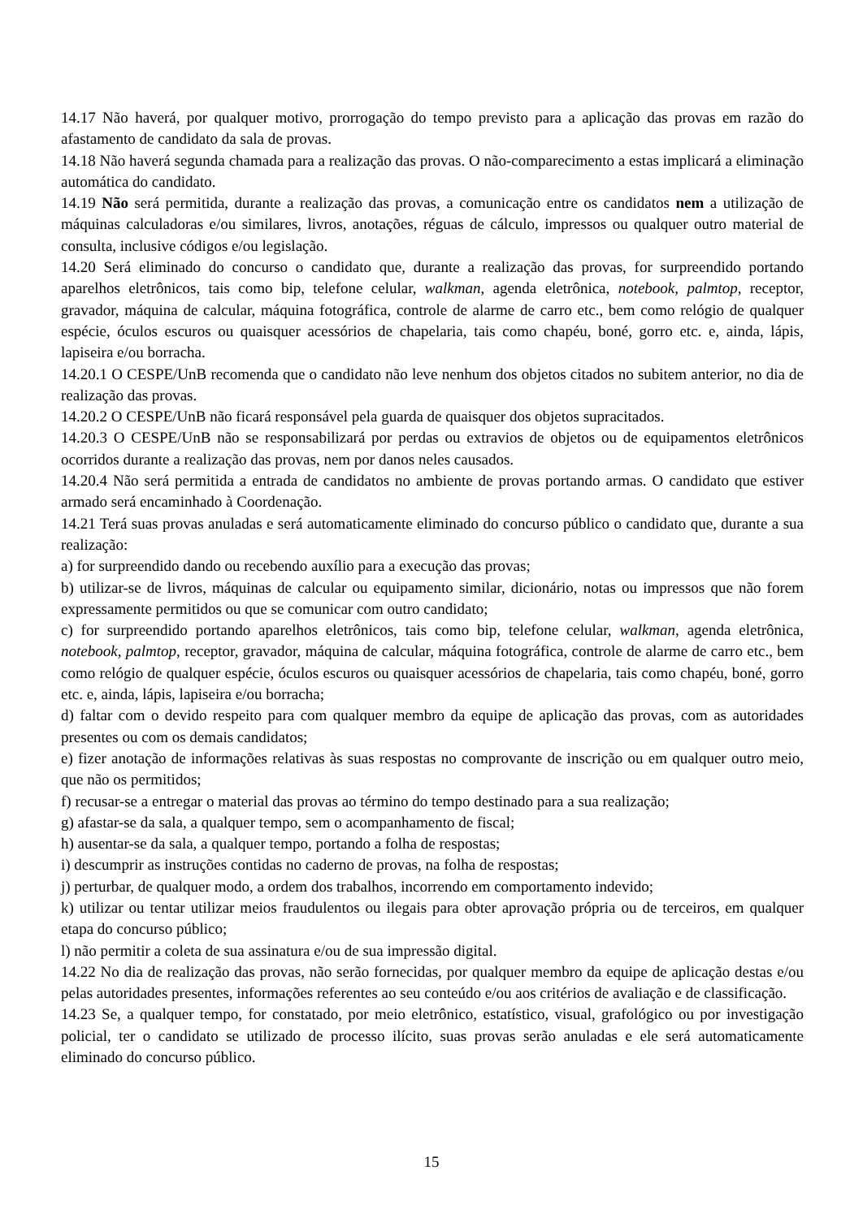14.17 Não haverá, por qualquer motivo, prorrogação do tempo previsto para a aplicação das provas em razão do afastamento de candidato da sala de provas.
14.18 Não haverá segunda chamada para a realização das provas. O não-comparecimento a estas implicará a eliminação automática do candidato.
14.19 Não será permitida, durante a realização das provas, a comunicação entre os candidatos nem a utilização de máquinas calculadoras e/ou similares, livros, anotações, réguas de cálculo, impressos ou qualquer outro material de consulta, inclusive códigos e/ou legislação.
14.20 Será eliminado do concurso o candidato que, durante a realização das provas, for surpreendido portando aparelhos eletrônicos, tais como bip, telefone celular, walkman, agenda eletrônica, notebook, palmtop, receptor, gravador, máquina de calcular, máquina fotográfica, controle de alarme de carro etc., bem como relógio de qualquer espécie, óculos escuros ou quaisquer acessórios de chapelaria, tais como chapéu, boné, gorro etc. e, ainda, lápis, lapiseira e/ou borracha.
14.20.1 O CESPE/UnB recomenda que o candidato não leve nenhum dos objetos citados no subitem anterior, no dia de realização das provas.
14.20.2 O CESPE/UnB não ficará responsável pela guarda de quaisquer dos objetos supracitados.
14.20.3 O CESPE/UnB não se responsabilizará por perdas ou extravios de objetos ou de equipamentos eletrônicos ocorridos durante a realização das provas, nem por danos neles causados.
14.20.4 Não será permitida a entrada de candidatos no ambiente de provas portando armas. O candidato que estiver armado será encaminhado à Coordenação.
14.21 Terá suas provas anuladas e será automaticamente eliminado do concurso público o candidato que, durante a sua realização:
a) for surpreendido dando ou recebendo auxílio para a execução das provas;
b) utilizar-se de livros, máquinas de calcular ou equipamento similar, dicionário, notas ou impressos que não forem expressamente permitidos ou que se comunicar com outro candidato;
c) for surpreendido portando aparelhos eletrônicos, tais como bip, telefone celular, walkman, agenda eletrônica, notebook, palmtop, receptor, gravador, máquina de calcular, máquina fotográfica, controle de alarme de carro etc., bem como relógio de qualquer espécie, óculos escuros ou quaisquer acessórios de chapelaria, tais como chapéu, boné, gorro etc. e, ainda, lápis, lapiseira e/ou borracha;
d) faltar com o devido respeito para com qualquer membro da equipe de aplicação das provas, com as autoridades presentes ou com os demais candidatos;
e) fizer anotação de informações relativas às suas respostas no comprovante de inscrição ou em qualquer outro meio, que não os permitidos;
f) recusar-se a entregar o material das provas ao término do tempo destinado para a sua realização;
g) afastar-se da sala, a qualquer tempo, sem o acompanhamento de fiscal;
h) ausentar-se da sala, a qualquer tempo, portando a folha de respostas;
i) descumprir as instruções contidas no caderno de provas, na folha de respostas;
j) perturbar, de qualquer modo, a ordem dos trabalhos, incorrendo em comportamento indevido;
k) utilizar ou tentar utilizar meios fraudulentos ou ilegais para obter aprovação própria ou de terceiros, em qualquer etapa do concurso público;
l) não permitir a coleta de sua assinatura e/ou de sua impressão digital.
14.22 No dia de realização das provas, não serão fornecidas, por qualquer membro da equipe de aplicação destas e/ou pelas autoridades presentes, informações referentes ao seu conteúdo e/ou aos critérios de avaliação e de classificação.
14.23 Se, a qualquer tempo, for constatado, por meio eletrônico, estatístico, visual, grafológico ou por investigação policial, ter o candidato se utilizado de processo ilícito, suas provas serão anuladas e ele será automaticamente eliminado do concurso público.
15